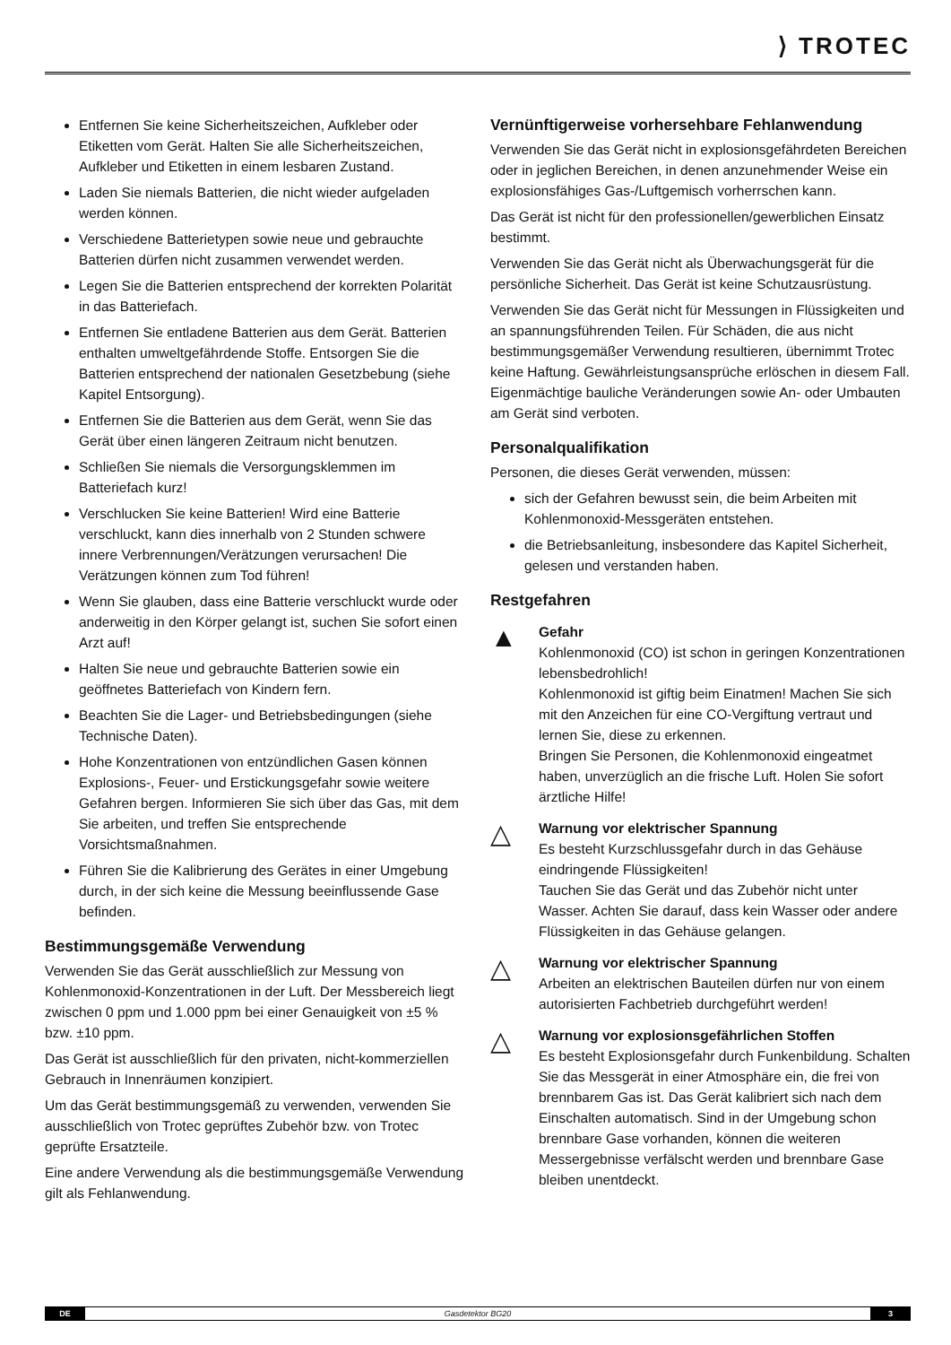⟩ TROTEC
Entfernen Sie keine Sicherheitszeichen, Aufkleber oder Etiketten vom Gerät. Halten Sie alle Sicherheitszeichen, Aufkleber und Etiketten in einem lesbaren Zustand.
Laden Sie niemals Batterien, die nicht wieder aufgeladen werden können.
Verschiedene Batterietypen sowie neue und gebrauchte Batterien dürfen nicht zusammen verwendet werden.
Legen Sie die Batterien entsprechend der korrekten Polarität in das Batteriefach.
Entfernen Sie entladene Batterien aus dem Gerät. Batterien enthalten umweltgefährdende Stoffe. Entsorgen Sie die Batterien entsprechend der nationalen Gesetzbebung (siehe Kapitel Entsorgung).
Entfernen Sie die Batterien aus dem Gerät, wenn Sie das Gerät über einen längeren Zeitraum nicht benutzen.
Schließen Sie niemals die Versorgungsklemmen im Batteriefach kurz!
Verschlucken Sie keine Batterien! Wird eine Batterie verschluckt, kann dies innerhalb von 2 Stunden schwere innere Verbrennungen/Verätzungen verursachen! Die Verätzungen können zum Tod führen!
Wenn Sie glauben, dass eine Batterie verschluckt wurde oder anderweitig in den Körper gelangt ist, suchen Sie sofort einen Arzt auf!
Halten Sie neue und gebrauchte Batterien sowie ein geöffnetes Batteriefach von Kindern fern.
Beachten Sie die Lager- und Betriebsbedingungen (siehe Technische Daten).
Hohe Konzentrationen von entzündlichen Gasen können Explosions-, Feuer- und Erstickungsgefahr sowie weitere Gefahren bergen. Informieren Sie sich über das Gas, mit dem Sie arbeiten, und treffen Sie entsprechende Vorsichtsmaßnahmen.
Führen Sie die Kalibrierung des Gerätes in einer Umgebung durch, in der sich keine die Messung beeinflussende Gase befinden.
Bestimmungsgemäße Verwendung
Verwenden Sie das Gerät ausschließlich zur Messung von Kohlenmonoxid-Konzentrationen in der Luft. Der Messbereich liegt zwischen 0 ppm und 1.000 ppm bei einer Genauigkeit von ±5 % bzw. ±10 ppm.
Das Gerät ist ausschließlich für den privaten, nicht-kommerziellen Gebrauch in Innenräumen konzipiert.
Um das Gerät bestimmungsgemäß zu verwenden, verwenden Sie ausschließlich von Trotec geprüftes Zubehör bzw. von Trotec geprüfte Ersatzteile.
Eine andere Verwendung als die bestimmungsgemäße Verwendung gilt als Fehlanwendung.
Vernünftigerweise vorhersehbare Fehlanwendung
Verwenden Sie das Gerät nicht in explosionsgefährdeten Bereichen oder in jeglichen Bereichen, in denen anzunehmender Weise ein explosionsfähiges Gas-/Luftgemisch vorherrschen kann.
Das Gerät ist nicht für den professionellen/gewerblichen Einsatz bestimmt.
Verwenden Sie das Gerät nicht als Überwachungsgerät für die persönliche Sicherheit. Das Gerät ist keine Schutzausrüstung.
Verwenden Sie das Gerät nicht für Messungen in Flüssigkeiten und an spannungsführenden Teilen. Für Schäden, die aus nicht bestimmungsgemäßer Verwendung resultieren, übernimmt Trotec keine Haftung. Gewährleistungsansprüche erlöschen in diesem Fall. Eigenmächtige bauliche Veränderungen sowie An- oder Umbauten am Gerät sind verboten.
Personalqualifikation
Personen, die dieses Gerät verwenden, müssen:
sich der Gefahren bewusst sein, die beim Arbeiten mit Kohlenmonoxid-Messgeräten entstehen.
die Betriebsanleitung, insbesondere das Kapitel Sicherheit, gelesen und verstanden haben.
Restgefahren
▲
Gefahr
Kohlenmonoxid (CO) ist schon in geringen Konzentrationen lebensbedrohlich!
Kohlenmonoxid ist giftig beim Einatmen! Machen Sie sich mit den Anzeichen für eine CO-Vergiftung vertraut und lernen Sie, diese zu erkennen.
Bringen Sie Personen, die Kohlenmonoxid eingeatmet haben, unverzüglich an die frische Luft. Holen Sie sofort ärztliche Hilfe!
△
Warnung vor elektrischer Spannung
Es besteht Kurzschlussgefahr durch in das Gehäuse eindringende Flüssigkeiten!
Tauchen Sie das Gerät und das Zubehör nicht unter Wasser. Achten Sie darauf, dass kein Wasser oder andere Flüssigkeiten in das Gehäuse gelangen.
△
Warnung vor elektrischer Spannung
Arbeiten an elektrischen Bauteilen dürfen nur von einem autorisierten Fachbetrieb durchgeführt werden!
△
Warnung vor explosionsgefährlichen Stoffen
Es besteht Explosionsgefahr durch Funkenbildung. Schalten Sie das Messgerät in einer Atmosphäre ein, die frei von brennbarem Gas ist. Das Gerät kalibriert sich nach dem Einschalten automatisch. Sind in der Umgebung schon brennbare Gase vorhanden, können die weiteren Messergebnisse verfälscht werden und brennbare Gase bleiben unentdeckt.
DE Gasdetektor BG20 3